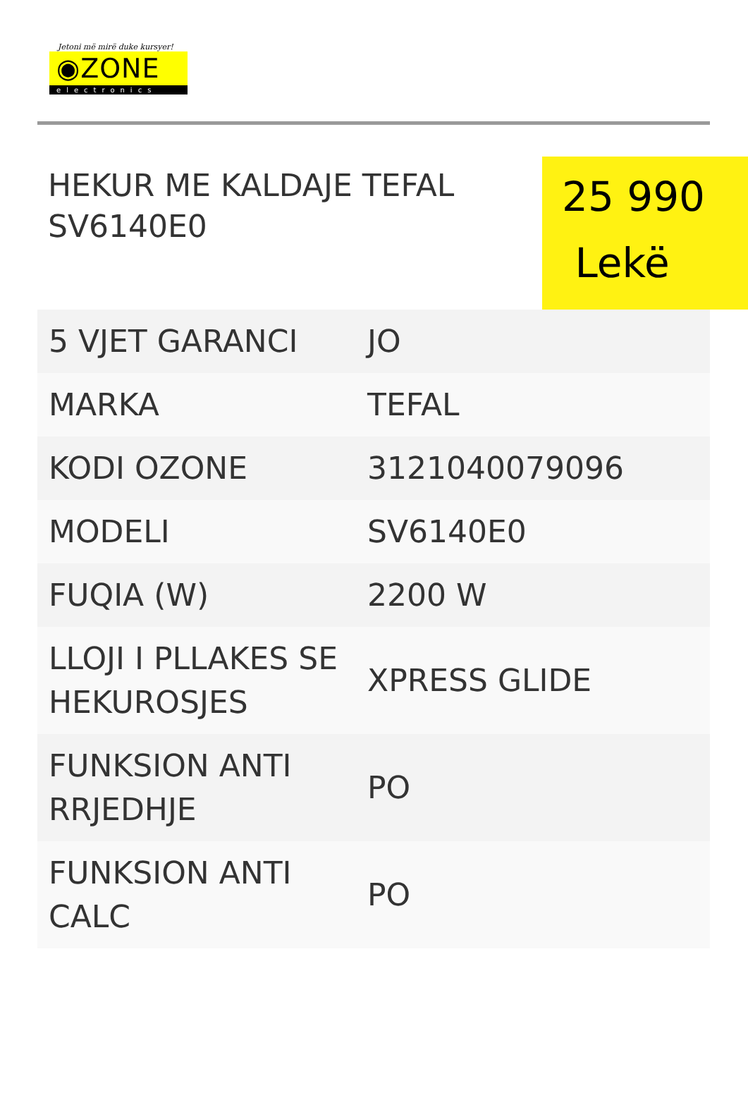Jetoni më mirë duke kursyer!
◉ZONE
electronics
HEKUR ME KALDAJE TEFAL SV6140E0
25 990
Lekë
| 5 VJET GARANCI | JO |
| MARKA | TEFAL |
| KODI OZONE | 3121040079096 |
| MODELI | SV6140E0 |
| FUQIA (W) | 2200 W |
| LLOJI I PLLAKES SE HEKUROSJES | XPRESS GLIDE |
| FUNKSION ANTI RRJEDHJE | PO |
| FUNKSION ANTI CALC | PO |